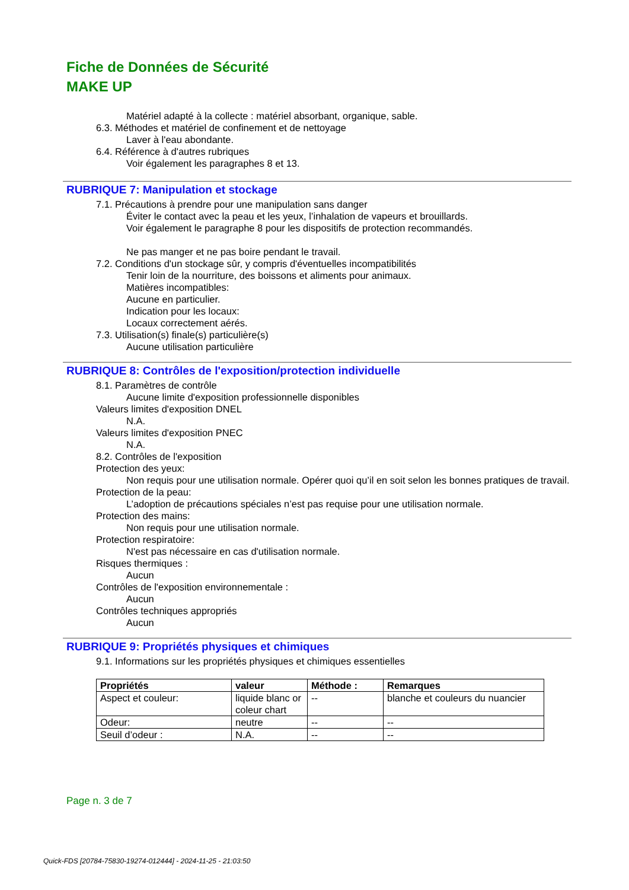Fiche de Données de Sécurité
MAKE UP
Matériel adapté à la collecte : matériel absorbant, organique, sable.
6.3. Méthodes et matériel de confinement et de nettoyage
Laver à l'eau abondante.
6.4. Référence à d'autres rubriques
Voir également les paragraphes 8 et 13.
RUBRIQUE 7: Manipulation et stockage
7.1. Précautions à prendre pour une manipulation sans danger
Éviter le contact avec la peau et les yeux, l’inhalation de vapeurs et brouillards.
Voir également le paragraphe 8 pour les dispositifs de protection recommandés.
Ne pas manger et ne pas boire pendant le travail.
7.2. Conditions d'un stockage sûr, y compris d'éventuelles incompatibilités
Tenir loin de la nourriture, des boissons et aliments pour animaux.
Matières incompatibles:
Aucune en particulier.
Indication pour les locaux:
Locaux correctement aérés.
7.3. Utilisation(s) finale(s) particulière(s)
Aucune utilisation particulière
RUBRIQUE 8: Contrôles de l'exposition/protection individuelle
8.1. Paramètres de contrôle
Aucune limite d'exposition professionnelle disponibles
Valeurs limites d'exposition DNEL
N.A.
Valeurs limites d'exposition PNEC
N.A.
8.2. Contrôles de l'exposition
Protection des yeux:
Non requis pour une utilisation normale. Opérer quoi qu’il en soit selon les bonnes pratiques de travail.
Protection de la peau:
L’adoption de précautions spéciales n’est pas requise pour une utilisation normale.
Protection des mains:
Non requis pour une utilisation normale.
Protection respiratoire:
N'est pas nécessaire en cas d'utilisation normale.
Risques thermiques :
Aucun
Contrôles de l'exposition environnementale :
Aucun
Contrôles techniques appropriés
Aucun
RUBRIQUE 9: Propriétés physiques et chimiques
9.1. Informations sur les propriétés physiques et chimiques essentielles
| Propriétés | valeur | Méthode : | Remarques |
| --- | --- | --- | --- |
| Aspect et couleur: | liquide blanc or coleur chart | -- | blanche et couleurs du nuancier |
| Odeur: | neutre | -- | -- |
| Seuil d’odeur : | N.A. | -- | -- |
Page n. 3 de 7
Quick-FDS [20784-75830-19274-012444] - 2024-11-25 - 21:03:50